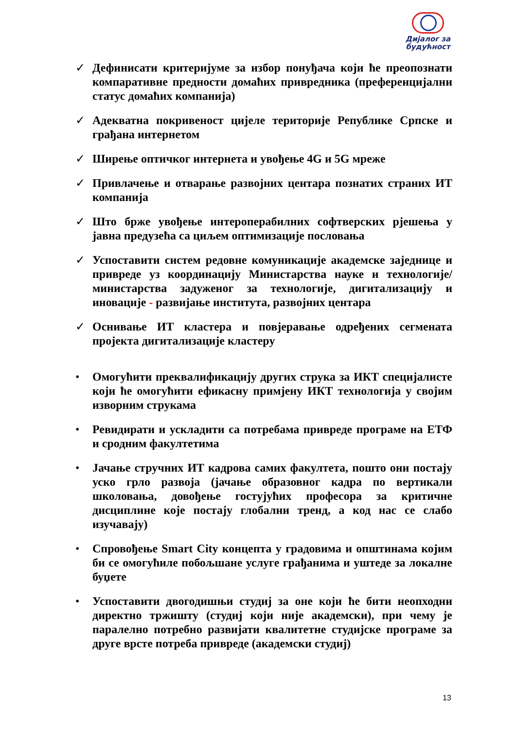Дијалог за
будућност
✓ Дефинисати критеријуме за избор понуђача који ће преопознати компаративне предности домаћих привредника (преференцијални статус домаћих компанија)
✓ Адекватна покривеност цијеле територије Републике Српске и грађана интернетом
✓ Ширење оптичког интернета и увођење 4G и 5G мреже
✓ Привлачење и отварање развојних центара познатих страних ИТ компанија
✓ Што брже увођење интероперабилних софтверских рјешења у јавна предузећа са циљем оптимизације пословања
✓ Успоставити систем редовне комуникације академске заједнице и привреде уз координацију Министарства науке и технологије/ министарства задуженог за технологије, дигитализацију и иновације - развијање института, развојних центара
✓ Оснивање ИТ кластера и повјеравање одређених сегмената пројекта дигитализације кластеру
• Омогућити преквалификацију других струка за ИКТ специјалисте који ће омогућити ефикасну примјену ИКТ технологија у својим изворним струкама
• Ревидирати и ускладити са потребама привреде програме на ЕТФ и сродним факултетима
• Јачање стручних ИТ кадрова самих факултета, пошто они постају уско грло развоја (јачање образовног кадра по вертикали школовања, довођење гостујућих професора за критичне дисциплине које постају глобални тренд, а код нас се слабо изучавају)
• Спровођење Smart City концепта у градовима и општинама којим би се омогућиле побољшане услуге грађанима и уштеде за локалне буџете
• Успоставити двогодишњи студиј за оне који ће бити неопходни директно тржишту (студиј који није академски), при чему је паралелно потребно развијати квалитетне студијске програме за друге врсте потреба привреде (академски студиј)
13